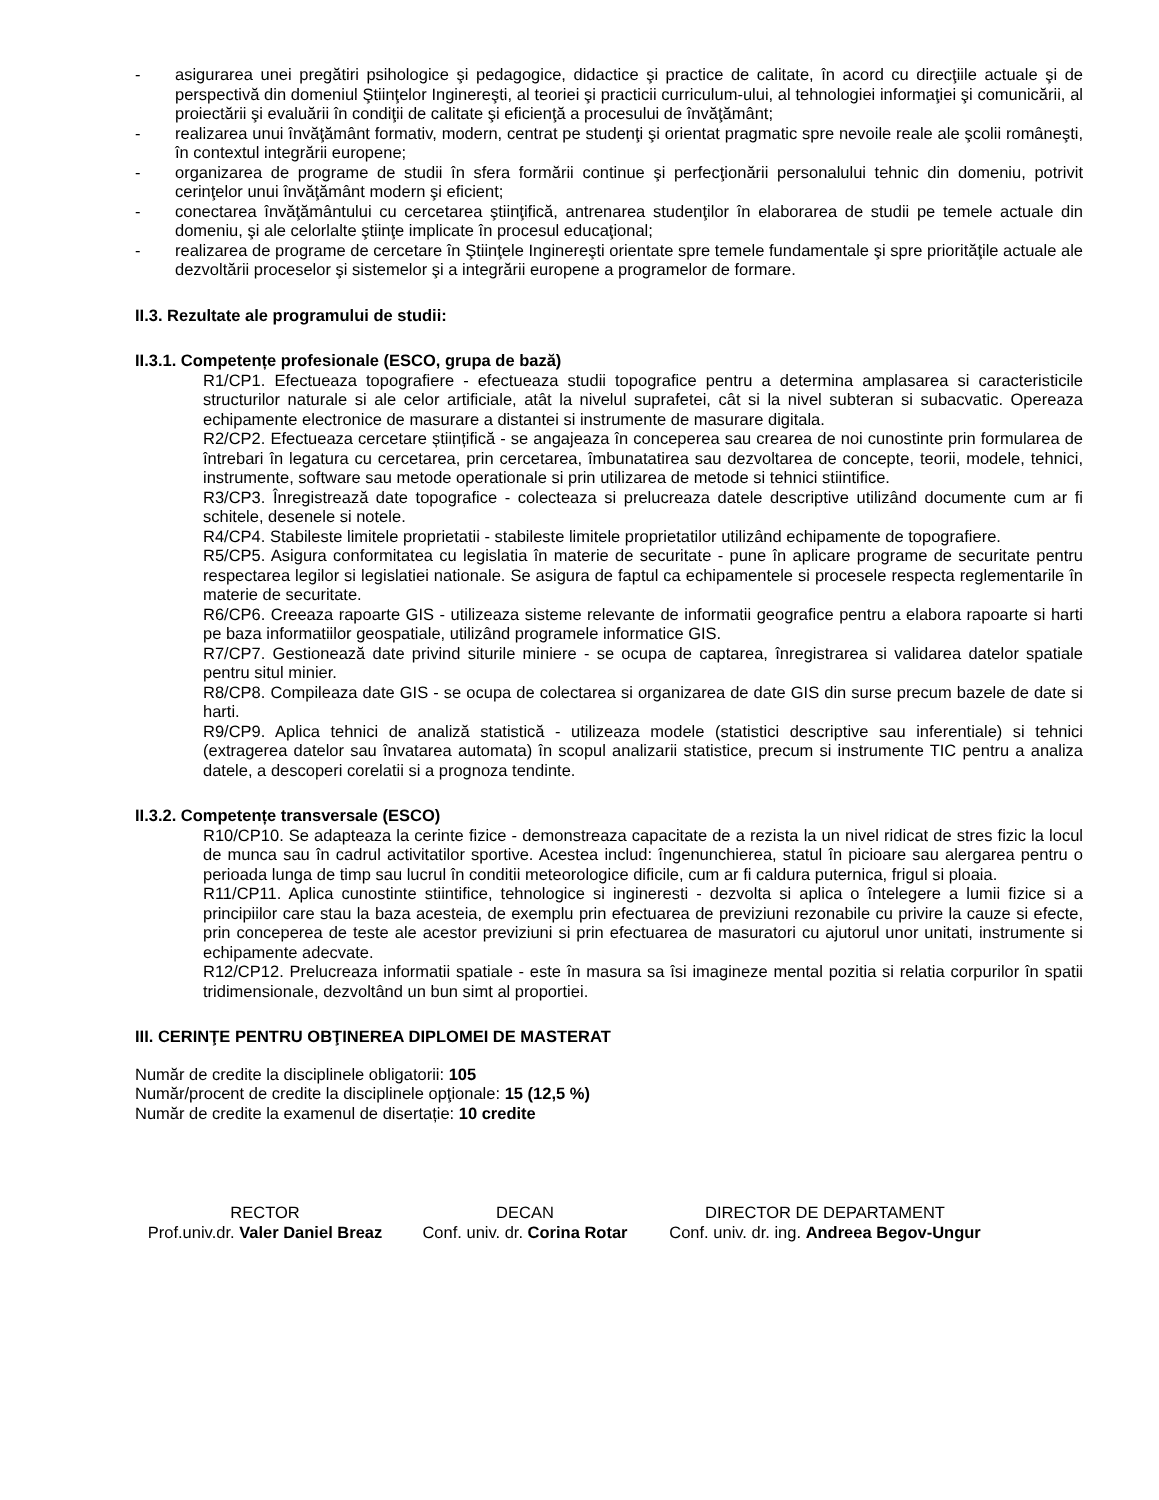- asigurarea unei pregătiri psihologice şi pedagogice, didactice şi practice de calitate, în acord cu direcţiile actuale şi de perspectivă din domeniul Ştiinţelor Inginereşti, al teoriei şi practicii curriculum-ului, al tehnologiei informaţiei şi comunicării, al proiectării şi evaluării în condiţii de calitate şi eficienţă a procesului de învăţământ;
- realizarea unui învăţământ formativ, modern, centrat pe studenţi şi orientat pragmatic spre nevoile reale ale şcolii româneşti, în contextul integrării europene;
- organizarea de programe de studii în sfera formării continue şi perfecţionării personalului tehnic din domeniu, potrivit cerinţelor unui învăţământ modern şi eficient;
- conectarea învăţământului cu cercetarea ştiinţifică, antrenarea studenţilor în elaborarea de studii pe temele actuale din domeniu, şi ale celorlalte ştiinţe implicate în procesul educaţional;
- realizarea de programe de cercetare în Ştiinţele Inginereşti orientate spre temele fundamentale şi spre priorităţile actuale ale dezvoltării proceselor şi sistemelor şi a integrării europene a programelor de formare.
II.3. Rezultate ale programului de studii:
II.3.1. Competențe profesionale (ESCO, grupa de bază)
R1/CP1. Efectueaza topografiere - efectueaza studii topografice pentru a determina amplasarea si caracteristicile structurilor naturale si ale celor artificiale, atât la nivelul suprafetei, cât si la nivel subteran si subacvatic. Opereaza echipamente electronice de masurare a distantei si instrumente de masurare digitala.
R2/CP2. Efectueaza cercetare științifică - se angajeaza în conceperea sau crearea de noi cunostinte prin formularea de întrebari în legatura cu cercetarea, prin cercetarea, îmbunatatirea sau dezvoltarea de concepte, teorii, modele, tehnici, instrumente, software sau metode operationale si prin utilizarea de metode si tehnici stiintifice.
R3/CP3. Înregistrează date topografice - colecteaza si prelucreaza datele descriptive utilizând documente cum ar fi schitele, desenele si notele.
R4/CP4. Stabileste limitele proprietatii - stabileste limitele proprietatilor utilizând echipamente de topografiere.
R5/CP5. Asigura conformitatea cu legislatia în materie de securitate - pune în aplicare programe de securitate pentru respectarea legilor si legislatiei nationale. Se asigura de faptul ca echipamentele si procesele respecta reglementarile în materie de securitate.
R6/CP6. Creeaza rapoarte GIS - utilizeaza sisteme relevante de informatii geografice pentru a elabora rapoarte si harti pe baza informatiilor geospatiale, utilizând programele informatice GIS.
R7/CP7. Gestionează date privind siturile miniere - se ocupa de captarea, înregistrarea si validarea datelor spatiale pentru situl minier.
R8/CP8. Compileaza date GIS - se ocupa de colectarea si organizarea de date GIS din surse precum bazele de date si harti.
R9/CP9. Aplica tehnici de analiză statistică - utilizeaza modele (statistici descriptive sau inferentiale) si tehnici (extragerea datelor sau învatarea automata) în scopul analizarii statistice, precum si instrumente TIC pentru a analiza datele, a descoperi corelatii si a prognoza tendinte.
II.3.2. Competențe transversale (ESCO)
R10/CP10. Se adapteaza la cerinte fizice - demonstreaza capacitate de a rezista la un nivel ridicat de stres fizic la locul de munca sau în cadrul activitatilor sportive. Acestea includ: îngenunchierea, statul în picioare sau alergarea pentru o perioada lunga de timp sau lucrul în conditii meteorologice dificile, cum ar fi caldura puternica, frigul si ploaia.
R11/CP11. Aplica cunostinte stiintifice, tehnologice si ingineresti - dezvolta si aplica o întelegere a lumii fizice si a principiilor care stau la baza acesteia, de exemplu prin efectuarea de previziuni rezonabile cu privire la cauze si efecte, prin conceperea de teste ale acestor previziuni si prin efectuarea de masuratori cu ajutorul unor unitati, instrumente si echipamente adecvate.
R12/CP12. Prelucreaza informatii spatiale - este în masura sa îsi imagineze mental pozitia si relatia corpurilor în spatii tridimensionale, dezvoltând un bun simt al proportiei.
III. CERINŢE PENTRU OBŢINEREA DIPLOMEI DE MASTERAT
Număr de credite la disciplinele obligatorii: 105
Număr/procent de credite la disciplinele opţionale: 15 (12,5 %)
Număr de credite la examenul de disertație: 10 credite
RECTOR
Prof.univ.dr. Valer Daniel Breaz
DECAN
Conf. univ. dr. Corina Rotar
DIRECTOR DE DEPARTAMENT
Conf. univ. dr. ing. Andreea Begov-Ungur